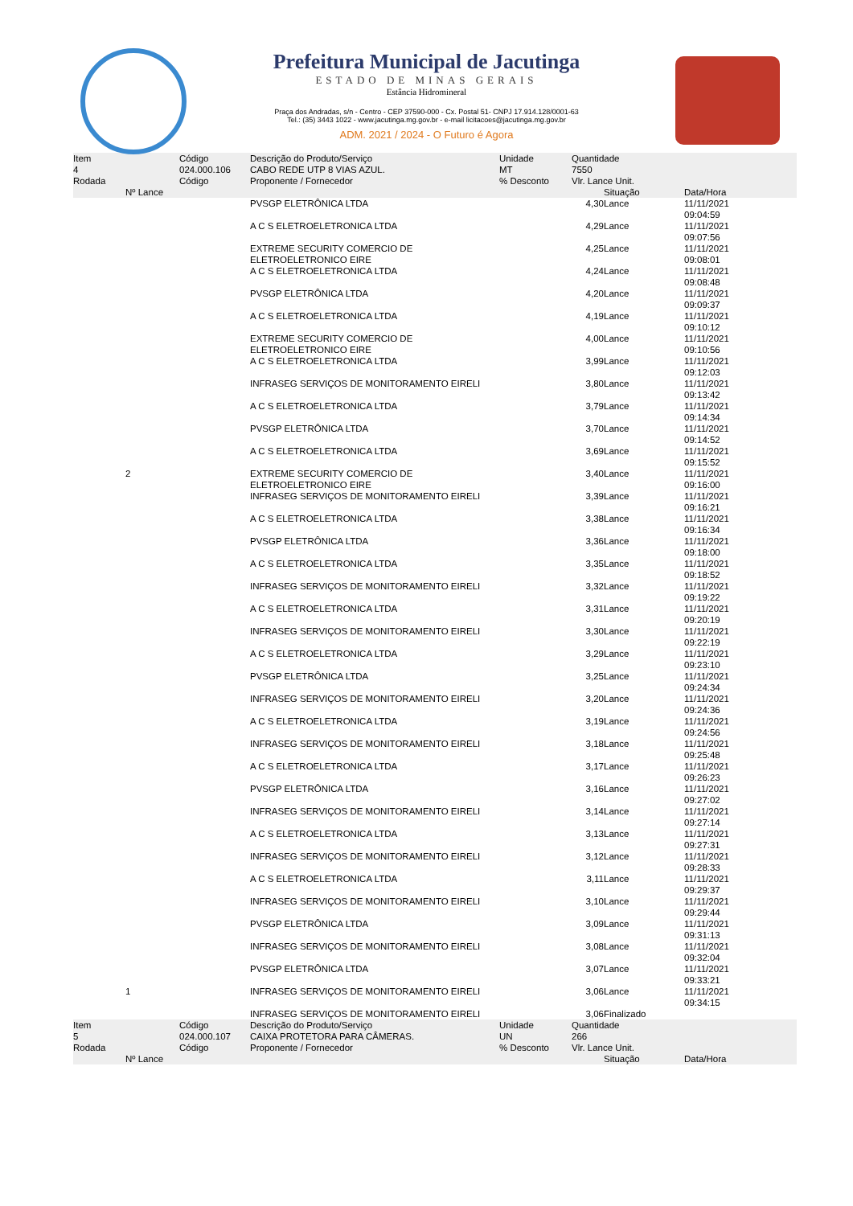Prefeitura Municipal de Jacutinga
ESTADO DE MINAS GERAIS
Estância Hidromineral
Praça dos Andradas, s/n - Centro - CEP 37590-000 - Cx. Postal 51- CNPJ 17.914.128/0001-63
Tel.: (35) 3443 1022 - www.jacutinga.mg.gov.br - e-mail licitacoes@jacutinga.mg.gov.br
ADM. 2021 / 2024 - O Futuro é Agora
| Item | | Código | Descrição do Produto/Serviço | Unidade | Quantidade | | |
| --- | --- | --- | --- | --- | --- | --- | --- |
| 4 | | 024.000.106 | CABO REDE UTP 8 VIAS AZUL. | MT | 7550 | | |
| Rodada | | Código | Proponente / Fornecedor | % Desconto | Vlr. Lance Unit. | | |
| | Nº Lance | | | | | Situação | Data/Hora |
| | | | PVSGP ELETRÔNICA LTDA | | 4,30 | Lance | 11/11/2021 09:04:59 |
| | | | A C S ELETROELETRONICA LTDA | | 4,29 | Lance | 11/11/2021 09:07:56 |
| | | | EXTREME SECURITY COMERCIO DE ELETROELETRONICO EIRE | | 4,25 | Lance | 11/11/2021 09:08:01 |
| | | | A C S ELETROELETRONICA LTDA | | 4,24 | Lance | 11/11/2021 09:08:48 |
| | | | PVSGP ELETRÔNICA LTDA | | 4,20 | Lance | 11/11/2021 09:09:37 |
| | | | A C S ELETROELETRONICA LTDA | | 4,19 | Lance | 11/11/2021 09:10:12 |
| | | | EXTREME SECURITY COMERCIO DE ELETROELETRONICO EIRE | | 4,00 | Lance | 11/11/2021 09:10:56 |
| | | | A C S ELETROELETRONICA LTDA | | 3,99 | Lance | 11/11/2021 09:12:03 |
| | | | INFRASEG SERVIÇOS DE MONITORAMENTO EIRELI | | 3,80 | Lance | 11/11/2021 09:13:42 |
| | | | A C S ELETROELETRONICA LTDA | | 3,79 | Lance | 11/11/2021 09:14:34 |
| | | | PVSGP ELETRÔNICA LTDA | | 3,70 | Lance | 11/11/2021 09:14:52 |
| | | | A C S ELETROELETRONICA LTDA | | 3,69 | Lance | 11/11/2021 09:15:52 |
| | 2 | | EXTREME SECURITY COMERCIO DE ELETROELETRONICO EIRE | | 3,40 | Lance | 11/11/2021 09:16:00 |
| | | | INFRASEG SERVIÇOS DE MONITORAMENTO EIRELI | | 3,39 | Lance | 11/11/2021 09:16:21 |
| | | | A C S ELETROELETRONICA LTDA | | 3,38 | Lance | 11/11/2021 09:16:34 |
| | | | PVSGP ELETRÔNICA LTDA | | 3,36 | Lance | 11/11/2021 09:18:00 |
| | | | A C S ELETROELETRONICA LTDA | | 3,35 | Lance | 11/11/2021 09:18:52 |
| | | | INFRASEG SERVIÇOS DE MONITORAMENTO EIRELI | | 3,32 | Lance | 11/11/2021 09:19:22 |
| | | | A C S ELETROELETRONICA LTDA | | 3,31 | Lance | 11/11/2021 09:20:19 |
| | | | INFRASEG SERVIÇOS DE MONITORAMENTO EIRELI | | 3,30 | Lance | 11/11/2021 09:22:19 |
| | | | A C S ELETROELETRONICA LTDA | | 3,29 | Lance | 11/11/2021 09:23:10 |
| | | | PVSGP ELETRÔNICA LTDA | | 3,25 | Lance | 11/11/2021 09:24:34 |
| | | | INFRASEG SERVIÇOS DE MONITORAMENTO EIRELI | | 3,20 | Lance | 11/11/2021 09:24:36 |
| | | | A C S ELETROELETRONICA LTDA | | 3,19 | Lance | 11/11/2021 09:24:56 |
| | | | INFRASEG SERVIÇOS DE MONITORAMENTO EIRELI | | 3,18 | Lance | 11/11/2021 09:25:48 |
| | | | A C S ELETROELETRONICA LTDA | | 3,17 | Lance | 11/11/2021 09:26:23 |
| | | | PVSGP ELETRÔNICA LTDA | | 3,16 | Lance | 11/11/2021 09:27:02 |
| | | | INFRASEG SERVIÇOS DE MONITORAMENTO EIRELI | | 3,14 | Lance | 11/11/2021 09:27:14 |
| | | | A C S ELETROELETRONICA LTDA | | 3,13 | Lance | 11/11/2021 09:27:31 |
| | | | INFRASEG SERVIÇOS DE MONITORAMENTO EIRELI | | 3,12 | Lance | 11/11/2021 09:28:33 |
| | | | A C S ELETROELETRONICA LTDA | | 3,11 | Lance | 11/11/2021 09:29:37 |
| | | | INFRASEG SERVIÇOS DE MONITORAMENTO EIRELI | | 3,10 | Lance | 11/11/2021 09:29:44 |
| | | | PVSGP ELETRÔNICA LTDA | | 3,09 | Lance | 11/11/2021 09:31:13 |
| | | | INFRASEG SERVIÇOS DE MONITORAMENTO EIRELI | | 3,08 | Lance | 11/11/2021 09:32:04 |
| | | | PVSGP ELETRÔNICA LTDA | | 3,07 | Lance | 11/11/2021 09:33:21 |
| | 1 | | INFRASEG SERVIÇOS DE MONITORAMENTO EIRELI | | 3,06 | Lance | 11/11/2021 09:34:15 |
| | | | INFRASEG SERVIÇOS DE MONITORAMENTO EIRELI | | 3,06 | Finalizado | |
| Item | | Código | Descrição do Produto/Serviço | Unidade | Quantidade | | |
| 5 | | 024.000.107 | CAIXA PROTETORA PARA CÂMERAS. | UN | 266 | | |
| Rodada | | Código | Proponente / Fornecedor | % Desconto | Vlr. Lance Unit. | | |
| | Nº Lance | | | | | Situação | Data/Hora |